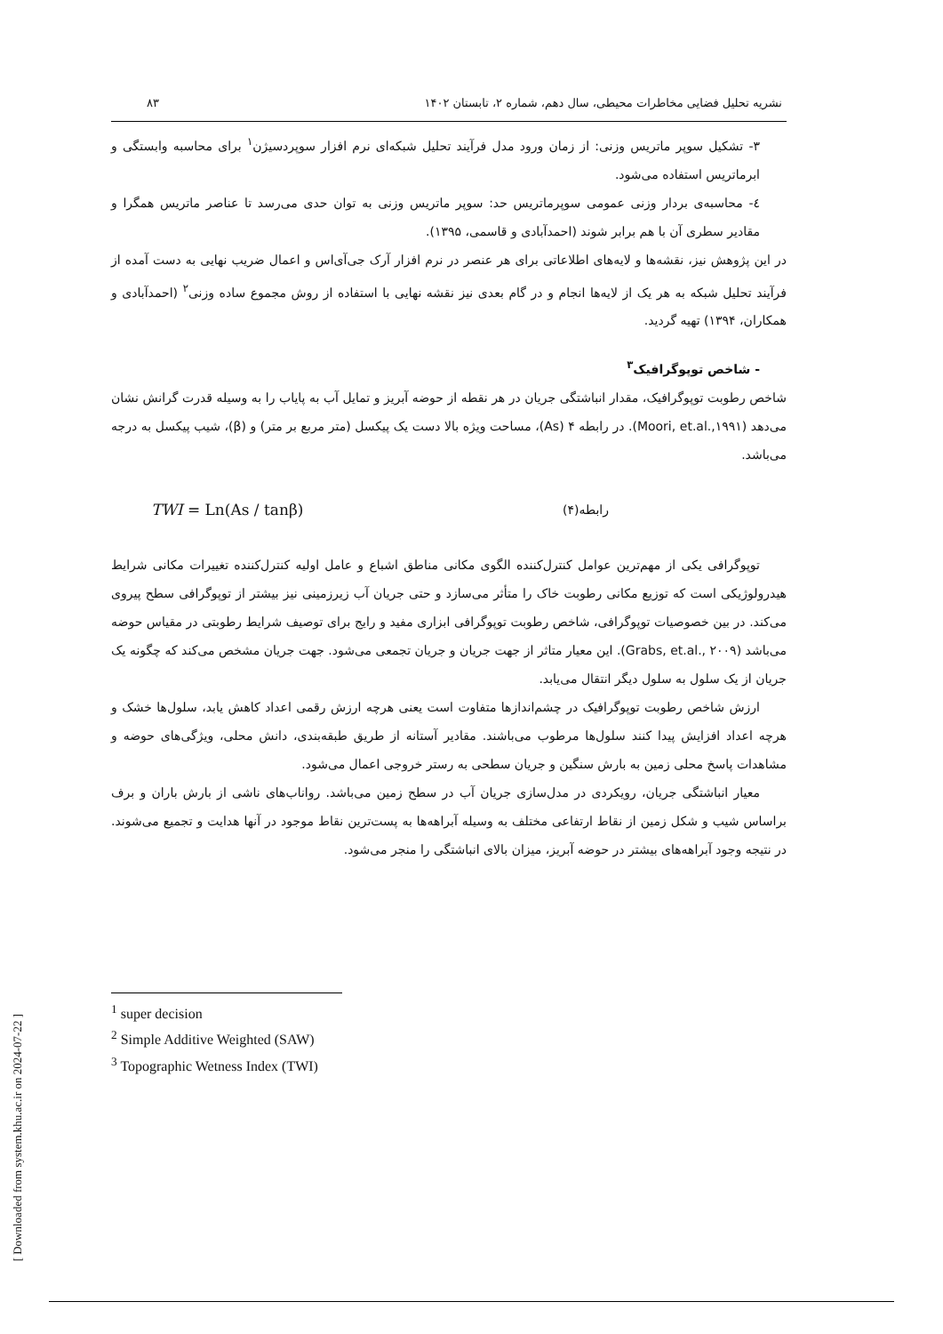نشریه تحلیل فضایی مخاطرات محیطی، سال دهم، شماره ۲، تابستان ۱۴۰۲ ۸۳
۳- تشکیل سوپر ماتریس وزنی: از زمان ورود مدل فرآیند تحلیل شبکه‌ای نرم افزار سوپردسیژن<sup>۱</sup> برای محاسبه وابستگی و ابرماتریس استفاده می‌شود.
٤- محاسبه‌ی بردار وزنی عمومی سوپرماتریس حد: سوپر ماتریس وزنی به توان حدی می‌رسد تا عناصر ماتریس همگرا و مقادیر سطری آن با هم برابر شوند (احمدآبادی و قاسمی، ۱۳۹۵).
در این پژوهش نیز، نقشه‌ها و لایه‌های اطلاعاتی برای هر عنصر در نرم افزار آرک جی‌آی‌اس و اعمال ضریب نهایی به دست آمده از فرآیند تحلیل شبکه به هر یک از لایه‌ها انجام و در گام بعدی نیز نقشه نهایی با استفاده از روش مجموع ساده وزنی<sup>۲</sup> (احمدآبادی و همکاران، ۱۳۹۴) تهیه گردید.
- شاخص توپوگرافیک<sup>۳</sup>
شاخص رطوبت توپوگرافیک، مقدار انباشتگی جریان در هر نقطه از حوضه آبریز و تمایل آب به پایاب را به وسیله قدرت گرانش نشان می‌دهد (Moori, et.al.,۱۹۹۱). در رابطه ۴ (As)، مساحت ویژه بالا دست یک پیکسل (متر مربع بر متر) و (β)، شیب پیکسل به درجه می‌باشد.
رابطه(۴) TWI = Ln(As / tanβ)
توپوگرافی یکی از مهم‌ترین عوامل کنترل‌کننده الگوی مکانی مناطق اشباع و عامل اولیه کنترل‌کننده تغییرات مکانی شرایط هیدرولوژیکی است که توزیع مکانی رطوبت خاک را متأثر می‌سازد و حتی جریان آب زیرزمینی نیز بیشتر از توپوگرافی سطح پیروی می‌کند. در بین خصوصیات توپوگرافی، شاخص رطوبت توپوگرافی ابزاری مفید و رایج برای توصیف شرایط رطوبتی در مقیاس حوضه می‌باشد (Grabs, et.al., ۲۰۰۹). این معیار متاثر از جهت جریان و جریان تجمعی می‌شود. جهت جریان مشخص می‌کند که چگونه یک جریان از یک سلول به سلول دیگر انتقال می‌یابد.
ارزش شاخص رطوبت توپوگرافیک در چشم‌اندازها متفاوت است یعنی هرچه ارزش رقمی اعداد کاهش یابد، سلول‌ها خشک و هرچه اعداد افزایش پیدا کنند سلول‌ها مرطوب می‌باشند. مقادیر آستانه از طریق طبقه‌بندی، دانش محلی، ویژگی‌های حوضه و مشاهدات پاسخ محلی زمین به بارش سنگین و جریان سطحی به رستر خروجی اعمال می‌شود.
معیار انباشتگی جریان، رویکردی در مدل‌سازی جریان آب در سطح زمین می‌باشد. رواناب‌های ناشی از بارش باران و برف براساس شیب و شکل زمین از نقاط ارتفاعی مختلف به وسیله آبراهه‌ها به پست‌ترین نقاط موجود در آنها هدایت و تجمیع می‌شوند. در نتیجه وجود آبراهه‌های بیشتر در حوضه آبریز، میزان بالای انباشتگی را منجر می‌شود.
<sup>1</sup> super decision
<sup>2</sup> Simple Additive Weighted (SAW)
<sup>3</sup> Topographic Wetness Index (TWI)
[ Downloaded from system.khu.ac.ir on 2024-07-22 ]